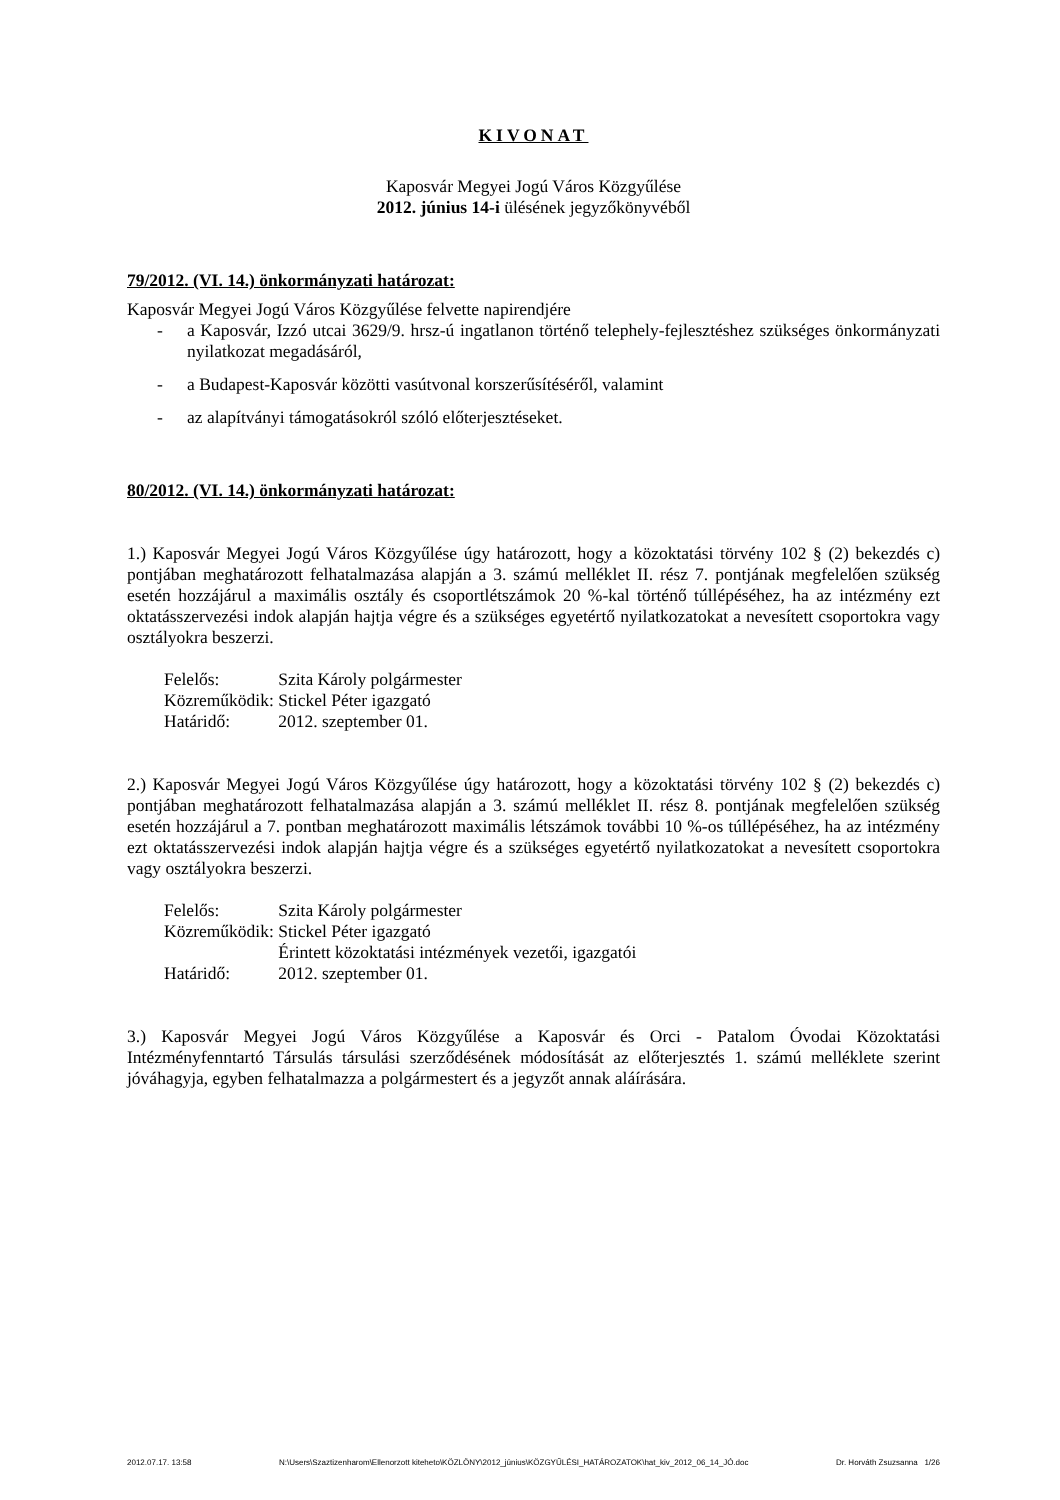KIVONAT
Kaposvár Megyei Jogú Város Közgyűlése
2012. június 14-i ülésének jegyzőkönyvéből
79/2012. (VI. 14.) önkormányzati határozat:
Kaposvár Megyei Jogú Város Közgyűlése felvette napirendjére
- a Kaposvár, Izzó utcai 3629/9. hrsz-ú ingatlanon történő telephely-fejlesztéshez szükséges önkormányzati nyilatkozat megadásáról,
- a Budapest-Kaposvár közötti vasútvonal korszerűsítéséről, valamint
- az alapítványi támogatásokról szóló előterjesztéseket.
80/2012. (VI. 14.) önkormányzati határozat:
1.) Kaposvár Megyei Jogú Város Közgyűlése úgy határozott, hogy a közoktatási törvény 102 § (2) bekezdés c) pontjában meghatározott felhatalmazása alapján a 3. számú melléklet II. rész 7. pontjának megfelelően szükség esetén hozzájárul a maximális osztály és csoportlétszámok 20 %-kal történő túllépéséhez, ha az intézmény ezt oktatásszervezési indok alapján hajtja végre és a szükséges egyetértő nyilatkozatokat a nevesített csoportokra vagy osztályokra beszerzi.
| Felelős: | Szita Károly polgármester |
| Közreműködik: | Stickel Péter igazgató |
| Határidő: | 2012. szeptember 01. |
2.) Kaposvár Megyei Jogú Város Közgyűlése úgy határozott, hogy a közoktatási törvény 102 § (2) bekezdés c) pontjában meghatározott felhatalmazása alapján a 3. számú melléklet II. rész 8. pontjának megfelelően szükség esetén hozzájárul a 7. pontban meghatározott maximális létszámok további 10 %-os túllépéséhez, ha az intézmény ezt oktatásszervezési indok alapján hajtja végre és a szükséges egyetértő nyilatkozatokat a nevesített csoportokra vagy osztályokra beszerzi.
| Felelős: | Szita Károly polgármester |
| Közreműködik: | Stickel Péter igazgató Érintett közoktatási intézmények vezetői, igazgatói |
| Határidő: | 2012. szeptember 01. |
3.) Kaposvár Megyei Jogú Város Közgyűlése a Kaposvár és Orci - Patalom Óvodai Közoktatási Intézményfenntartó Társulás társulási szerződésének módosítását az előterjesztés 1. számú melléklete szerint jóváhagyja, egyben felhatalmazza a polgármestert és a jegyzőt annak aláírására.
2012.07.17. 13:58 N:\Users\Szaztizenharom\Ellenorzott kiteheto\KÖZLÖNY\2012_június\KÖZGYŰLÉSI_HATÁROZATOK\hat_kiv_2012_06_14_JÓ.doc Dr. Horváth Zsuzsanna 1/26